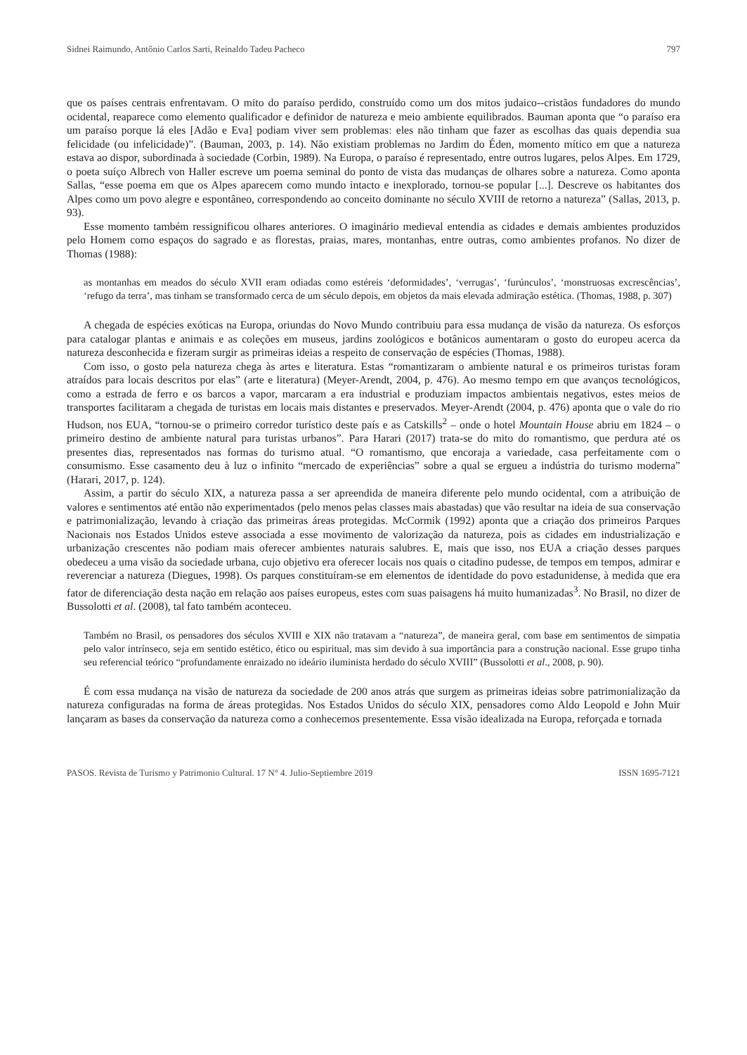Sidnei Raimundo, Antônio Carlos Sarti, Reinaldo Tadeu Pacheco 797
que os países centrais enfrentavam. O mito do paraíso perdido, construído como um dos mitos judaico--cristãos fundadores do mundo ocidental, reaparece como elemento qualificador e definidor de natureza e meio ambiente equilibrados. Bauman aponta que “o paraíso era um paraíso porque lá eles [Adão e Eva] podiam viver sem problemas: eles não tinham que fazer as escolhas das quais dependia sua felicidade (ou infelicidade)”. (Bauman, 2003, p. 14). Não existiam problemas no Jardim do Éden, momento mítico em que a natureza estava ao dispor, subordinada à sociedade (Corbin, 1989). Na Europa, o paraíso é representado, entre outros lugares, pelos Alpes. Em 1729, o poeta suíço Albrech von Haller escreve um poema seminal do ponto de vista das mudanças de olhares sobre a natureza. Como aponta Sallas, “esse poema em que os Alpes aparecem como mundo intacto e inexplorado, tornou-se popular [...]. Descreve os habitantes dos Alpes como um povo alegre e espontâneo, correspondendo ao conceito dominante no século XVIII de retorno a natureza” (Sallas, 2013, p. 93).
Esse momento também ressignificou olhares anteriores. O imaginário medieval entendia as cidades e demais ambientes produzidos pelo Homem como espaços do sagrado e as florestas, praias, mares, montanhas, entre outras, como ambientes profanos. No dizer de Thomas (1988):
as montanhas em meados do século XVII eram odiadas como estéreis ‘deformidades’, ‘verrugas’, ‘furúnculos’, ‘monstruosas excrescências’, ‘refugo da terra’, mas tinham se transformado cerca de um século depois, em objetos da mais elevada admiração estética. (Thomas, 1988, p. 307)
A chegada de espécies exóticas na Europa, oriundas do Novo Mundo contribuiu para essa mudança de visão da natureza. Os esforços para catalogar plantas e animais e as coleções em museus, jardins zoológicos e botânicos aumentaram o gosto do europeu acerca da natureza desconhecida e fizeram surgir as primeiras ideias a respeito de conservação de espécies (Thomas, 1988).
Com isso, o gosto pela natureza chega às artes e literatura. Estas “romantizaram o ambiente natural e os primeiros turistas foram atraídos para locais descritos por elas” (arte e literatura) (Meyer-Arendt, 2004, p. 476). Ao mesmo tempo em que avanços tecnológicos, como a estrada de ferro e os barcos a vapor, marcaram a era industrial e produziam impactos ambientais negativos, estes meios de transportes facilitaram a chegada de turistas em locais mais distantes e preservados. Meyer-Arendt (2004, p. 476) aponta que o vale do rio Hudson, nos EUA, “tornou-se o primeiro corredor turístico deste país e as Catskills<sup>2</sup> – onde o hotel Mountain House abriu em 1824 – o primeiro destino de ambiente natural para turistas urbanos”. Para Harari (2017) trata-se do mito do romantismo, que perdura até os presentes dias, representados nas formas do turismo atual. “O romantismo, que encoraja a variedade, casa perfeitamente com o consumismo. Esse casamento deu à luz o infinito “mercado de experiências” sobre a qual se ergueu a indústria do turismo moderna” (Harari, 2017, p. 124).
Assim, a partir do século XIX, a natureza passa a ser apreendida de maneira diferente pelo mundo ocidental, com a atribuição de valores e sentimentos até então não experimentados (pelo menos pelas classes mais abastadas) que vão resultar na ideia de sua conservação e patrimonialização, levando à criação das primeiras áreas protegidas. McCormik (1992) aponta que a criação dos primeiros Parques Nacionais nos Estados Unidos esteve associada a esse movimento de valorização da natureza, pois as cidades em industrialização e urbanização crescentes não podiam mais oferecer ambientes naturais salubres. E, mais que isso, nos EUA a criação desses parques obedeceu a uma visão da sociedade urbana, cujo objetivo era oferecer locais nos quais o citadino pudesse, de tempos em tempos, admirar e reverenciar a natureza (Diegues, 1998). Os parques constituíram-se em elementos de identidade do povo estadunidense, à medida que era fator de diferenciação desta nação em relação aos países europeus, estes com suas paisagens há muito humanizadas<sup>3</sup>. No Brasil, no dizer de Bussolotti et al. (2008), tal fato também aconteceu.
Também no Brasil, os pensadores dos séculos XVIII e XIX não tratavam a “natureza”, de maneira geral, com base em sentimentos de simpatia pelo valor intrínseco, seja em sentido estético, ético ou espiritual, mas sim devido à sua importância para a construção nacional. Esse grupo tinha seu referencial teórico “profundamente enraizado no ideário iluminista herdado do século XVIII” (Bussolotti et al., 2008, p. 90).
É com essa mudança na visão de natureza da sociedade de 200 anos atrás que surgem as primeiras ideias sobre patrimonialização da natureza configuradas na forma de áreas protegidas. Nos Estados Unidos do século XIX, pensadores como Aldo Leopold e John Muir lançaram as bases da conservação da natureza como a conhecemos presentemente. Essa visão idealizada na Europa, reforçada e tornada
PASOS. Revista de Turismo y Patrimonio Cultural. 17 N° 4. Julio-Septiembre 2019 ISSN 1695-7121